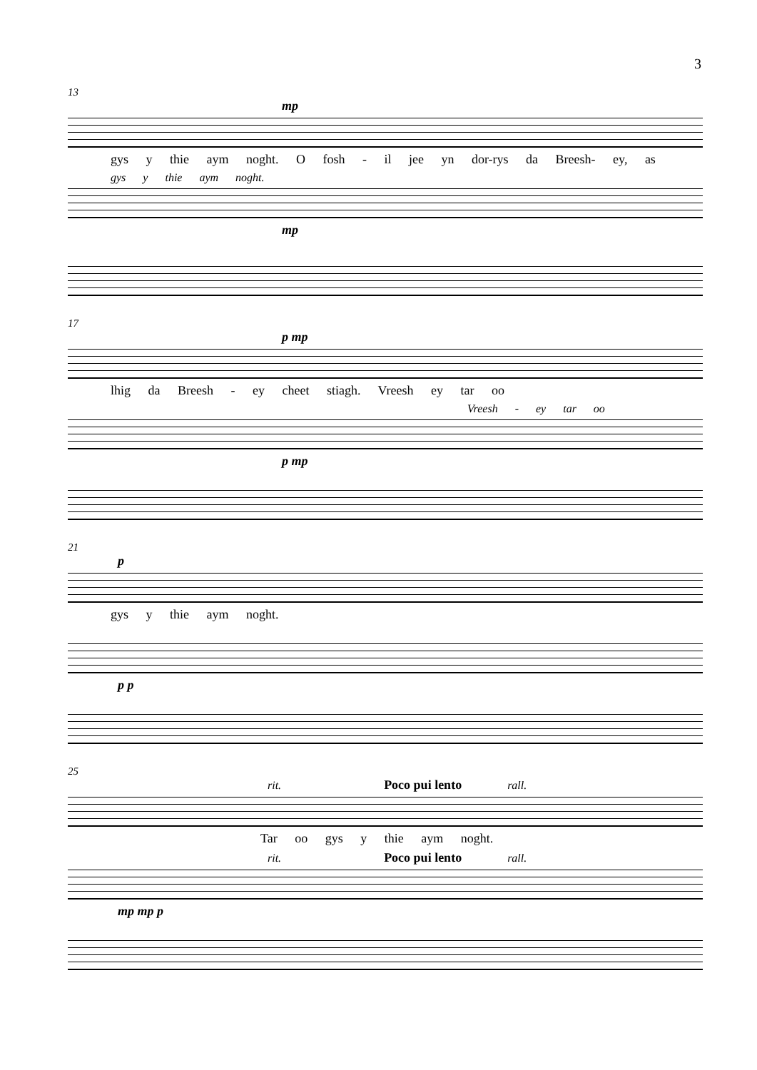3
13
mp
gys y thie aym noght. O fosh - il jee yn dor-rys da Breesh- ey, as
gys y thie aym noght.
mp
17
p mp
lhig da Breesh - ey cheet stiagh. Vreesh ey tar oo
Vreesh - ey tar oo
p mp
21
p
gys y thie aym noght.
p p
25
rit. Poco pui lento rall.
Tar oo gys y thie aym noght.
rit. Poco pui lento rall.
mp mp p